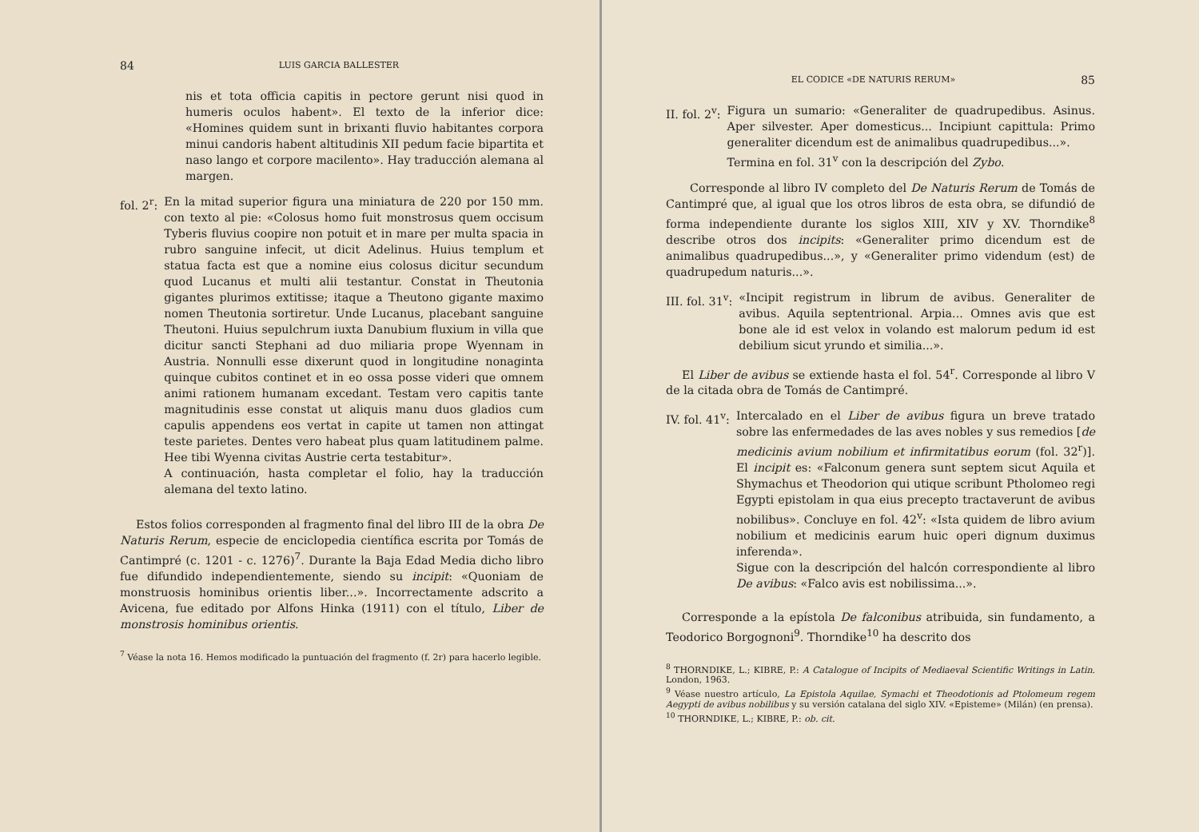84 LUIS GARCIA BALLESTER
nis et tota officia capitis in pectore gerunt nisi quod in humeris oculos habent». El texto de la inferior dice: «Homines quidem sunt in brixanti fluvio habitantes corpora minui candoris habent altitudinis XII pedum facie bipartita et naso lango et corpore macilento». Hay traducción alemana al margen.
fol. 2<sup>r</sup>: En la mitad superior figura una miniatura de 220 por 150 mm. con texto al pie: «Colosus homo fuit monstrosus quem occisum Tyberis fluvius coopire non potuit et in mare per multa spacia in rubro sanguine infecit, ut dicit Adelinus. Huius templum et statua facta est que a nomine eius colosus dicitur secundum quod Lucanus et multi alii testantur. Constat in Theutonia gigantes plurimos extitisse; itaque a Theutono gigante maximo nomen Theutonia sortiretur. Unde Lucanus, placebant sanguine Theutoni. Huius sepulchrum iuxta Danubium fluxium in villa que dicitur sancti Stephani ad duo miliaria prope Wyennam in Austria. Nonnulli esse dixerunt quod in longitudine nonaginta quinque cubitos continet et in eo ossa posse videri que omnem animi rationem humanam excedant. Testam vero capitis tante magnitudinis esse constat ut aliquis manu duos gladios cum capulis appendens eos vertat in capite ut tamen non attingat teste parietes. Dentes vero habeat plus quam latitudinem palme. Hee tibi Wyenna civitas Austrie certa testabitur».
A continuación, hasta completar el folio, hay la traducción alemana del texto latino.
Estos folios corresponden al fragmento final del libro III de la obra De Naturis Rerum, especie de enciclopedia científica escrita por Tomás de Cantimpré (c. 1201 - c. 1276)<sup>7</sup>. Durante la Baja Edad Media dicho libro fue difundido independientemente, siendo su incipit: «Quoniam de monstruosis hominibus orientis liber...». Incorrectamente adscrito a Avicena, fue editado por Alfons Hinka (1911) con el título, Liber de monstrosis hominibus orientis.
<sup>7</sup> Véase la nota 16. Hemos modificado la puntuación del fragmento (f. 2r) para hacerlo legible.
EL CODICE «DE NATURIS RERUM» 85
II. fol. 2<sup>v</sup>: Figura un sumario: «Generaliter de quadrupedibus. Asinus. Aper silvester. Aper domesticus... Incipiunt capittula: Primo generaliter dicendum est de animalibus quadrupedibus...».
Termina en fol. 31<sup>v</sup> con la descripción del Zybo.
Corresponde al libro IV completo del De Naturis Rerum de Tomás de Cantimpré que, al igual que los otros libros de esta obra, se difundió de forma independiente durante los siglos XIII, XIV y XV. Thorndike<sup>8</sup> describe otros dos incipits: «Generaliter primo dicendum est de animalibus quadrupedibus...», y «Generaliter primo videndum (est) de quadrupedum naturis...».
III. fol. 31<sup>v</sup>: «Incipit registrum in librum de avibus. Generaliter de avibus. Aquila septentrional. Arpia... Omnes avis que est bone ale id est velox in volando est malorum pedum id est debilium sicut yrundo et similia...».
El Liber de avibus se extiende hasta el fol. 54<sup>r</sup>. Corresponde al libro V de la citada obra de Tomás de Cantimpré.
IV. fol. 41<sup>v</sup>: Intercalado en el Liber de avibus figura un breve tratado sobre las enfermedades de las aves nobles y sus remedios [de medicinis avium nobilium et infirmitatibus eorum (fol. 32<sup>r</sup>)]. El incipit es: «Falconum genera sunt septem sicut Aquila et Shymachus et Theodorion qui utique scribunt Ptholomeo regi Egypti epistolam in qua eius precepto tractaverunt de avibus nobilibus». Concluye en fol. 42<sup>v</sup>: «Ista quidem de libro avium nobilium et medicinis earum huic operi dignum duximus inferenda».
Sigue con la descripción del halcón correspondiente al libro De avibus: «Falco avis est nobilissima...».
Corresponde a la epístola De falconibus atribuida, sin fundamento, a Teodorico Borgognoni<sup>9</sup>. Thorndike<sup>10</sup> ha descrito dos
<sup>8</sup> THORNDIKE, L.; KIBRE, P.: A Catalogue of Incipits of Mediaeval Scientific Writings in Latin. London, 1963.
<sup>9</sup> Véase nuestro artículo, La Epistola Aquilae, Symachi et Theodotionis ad Ptolomeum regem Aegypti de avibus nobilibus y su versión catalana del siglo XIV. «Episteme» (Milán) (en prensa).
<sup>10</sup> THORNDIKE, L.; KIBRE, P.: ob. cit.